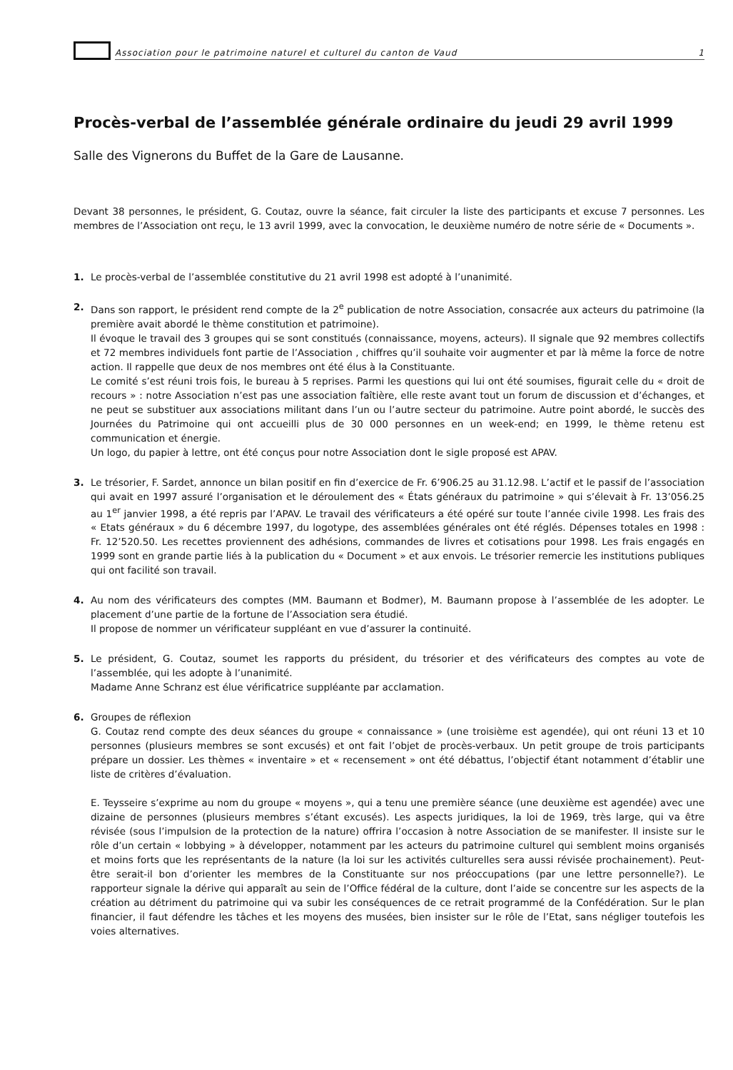Association pour le patrimoine naturel et culturel du canton de Vaud 1
Procès-verbal de l’assemblée générale ordinaire du jeudi 29 avril 1999
Salle des Vignerons du Buffet de la Gare de Lausanne.
Devant 38 personnes, le président, G. Coutaz, ouvre la séance, fait circuler la liste des participants et excuse 7 personnes. Les membres de l’Association ont reçu, le 13 avril 1999, avec la convocation, le deuxième numéro de notre série de « Documents ».
1. Le procès-verbal de l’assemblée constitutive du 21 avril 1998 est adopté à l’unanimité.
2. Dans son rapport, le président rend compte de la 2<sup>e</sup> publication de notre Association, consacrée aux acteurs du patrimoine (la première avait abordé le thème constitution et patrimoine).
Il évoque le travail des 3 groupes qui se sont constitués (connaissance, moyens, acteurs). Il signale que 92 membres collectifs et 72 membres individuels font partie de l’Association , chiffres qu’il souhaite voir augmenter et par là même la force de notre action. Il rappelle que deux de nos membres ont été élus à la Constituante.
Le comité s’est réuni trois fois, le bureau à 5 reprises. Parmi les questions qui lui ont été soumises, figurait celle du « droit de recours » : notre Association n’est pas une association faîtière, elle reste avant tout un forum de discussion et d’échanges, et ne peut se substituer aux associations militant dans l’un ou l’autre secteur du patrimoine. Autre point abordé, le succès des Journées du Patrimoine qui ont accueilli plus de 30 000 personnes en un week-end; en 1999, le thème retenu est communication et énergie.
Un logo, du papier à lettre, ont été conçus pour notre Association dont le sigle proposé est APAV.
3. Le trésorier, F. Sardet, annonce un bilan positif en fin d’exercice de Fr. 6’906.25 au 31.12.98. L’actif et le passif de l’association qui avait en 1997 assuré l’organisation et le déroulement des « États généraux du patrimoine » qui s’élevait à Fr. 13’056.25 au 1<sup>er</sup> janvier 1998, a été repris par l’APAV. Le travail des vérificateurs a été opéré sur toute l’année civile 1998. Les frais des « Etats généraux » du 6 décembre 1997, du logotype, des assemblées générales ont été réglés. Dépenses totales en 1998 : Fr. 12’520.50. Les recettes proviennent des adhésions, commandes de livres et cotisations pour 1998. Les frais engagés en 1999 sont en grande partie liés à la publication du « Document » et aux envois. Le trésorier remercie les institutions publiques qui ont facilité son travail.
4. Au nom des vérificateurs des comptes (MM. Baumann et Bodmer), M. Baumann propose à l’assemblée de les adopter. Le placement d’une partie de la fortune de l’Association sera étudié.
Il propose de nommer un vérificateur suppléant en vue d’assurer la continuité.
5. Le président, G. Coutaz, soumet les rapports du président, du trésorier et des vérificateurs des comptes au vote de l’assemblée, qui les adopte à l’unanimité.
Madame Anne Schranz est élue vérificatrice suppléante par acclamation.
6. Groupes de réflexion
G. Coutaz rend compte des deux séances du groupe « connaissance » (une troisième est agendée), qui ont réuni 13 et 10 personnes (plusieurs membres se sont excusés) et ont fait l’objet de procès-verbaux. Un petit groupe de trois participants prépare un dossier. Les thèmes « inventaire » et « recensement » ont été débattus, l’objectif étant notamment d’établir une liste de critères d’évaluation.
E. Teysseire s’exprime au nom du groupe « moyens », qui a tenu une première séance (une deuxième est agendée) avec une dizaine de personnes (plusieurs membres s’étant excusés). Les aspects juridiques, la loi de 1969, très large, qui va être révisée (sous l’impulsion de la protection de la nature) offrira l’occasion à notre Association de se manifester. Il insiste sur le rôle d’un certain « lobbying » à développer, notamment par les acteurs du patrimoine culturel qui semblent moins organisés et moins forts que les représentants de la nature (la loi sur les activités culturelles sera aussi révisée prochainement). Peut-être serait-il bon d’orienter les membres de la Constituante sur nos préoccupations (par une lettre personnelle?). Le rapporteur signale la dérive qui apparaît au sein de l’Office fédéral de la culture, dont l’aide se concentre sur les aspects de la création au détriment du patrimoine qui va subir les conséquences de ce retrait programmé de la Confédération. Sur le plan financier, il faut défendre les tâches et les moyens des musées, bien insister sur le rôle de l’Etat, sans négliger toutefois les voies alternatives.